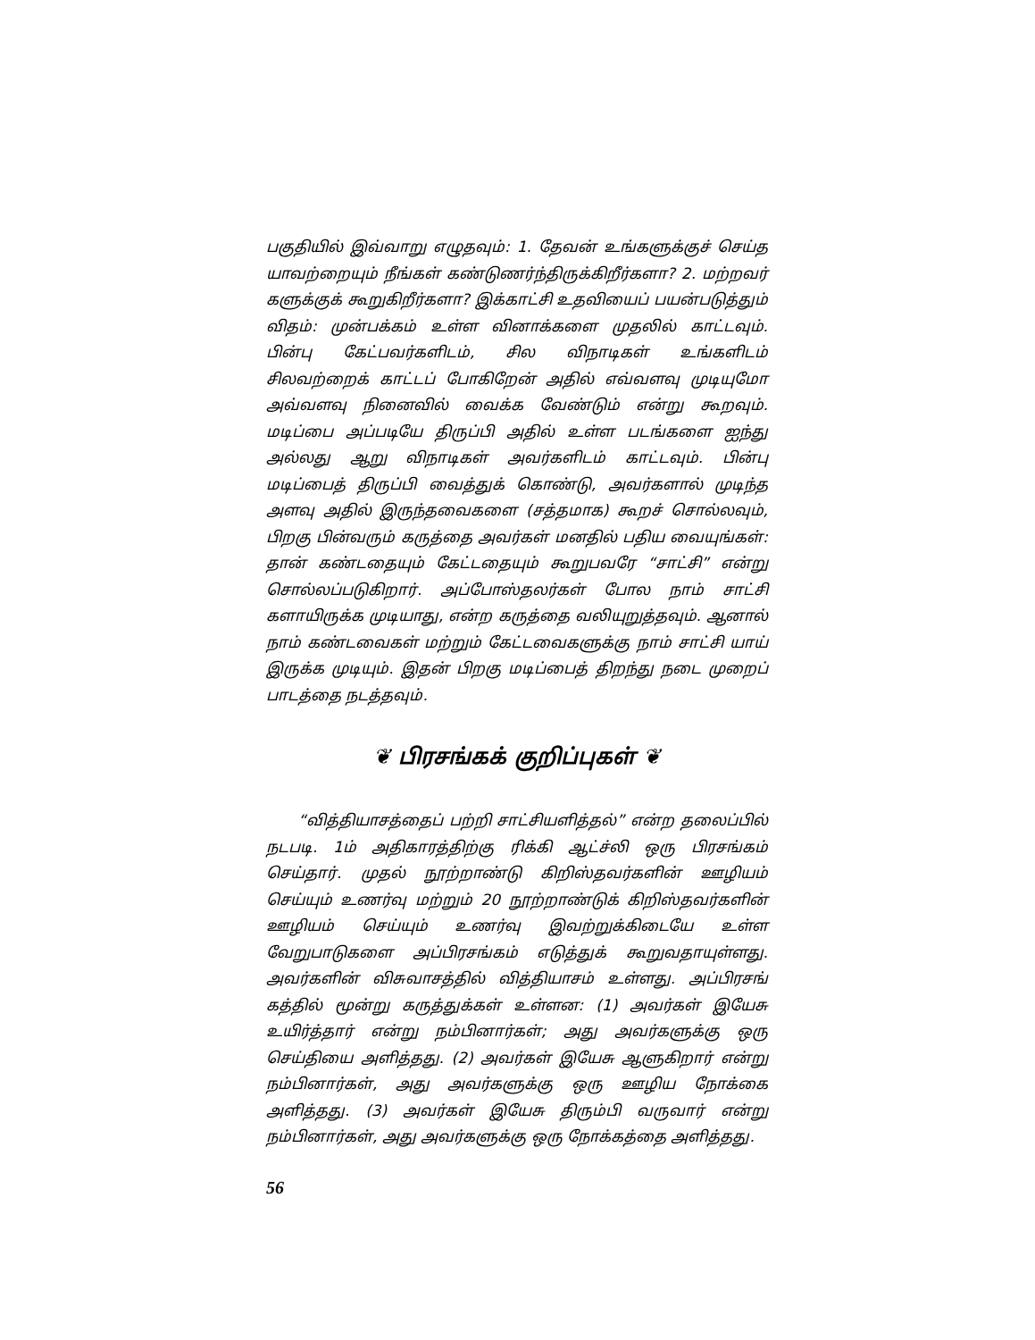பகுதியில் இவ்வாறு எழுதவும்: 1. தேவன் உங்களுக்குச் செய்த யாவற்றையும் நீங்கள் கண்டுணர்ந்திருக்கிறீர்களா? 2. மற்றவர் களுக்குக் கூறுகிறீர்களா? இக்காட்சி உதவியைப் பயன்படுத்தும் விதம்: முன்பக்கம் உள்ள வினாக்களை முதலில் காட்டவும். பின்பு கேட்பவர்களிடம், சில விநாடிகள் உங்களிடம் சிலவற்றைக் காட்டப் போகிறேன் அதில் எவ்வளவு முடியுமோ அவ்வளவு நினைவில் வைக்க வேண்டும் என்று கூறவும். மடிப்பை அப்படியே திருப்பி அதில் உள்ள படங்களை ஐந்து அல்லது ஆறு விநாடிகள் அவர்களிடம் காட்டவும். பின்பு மடிப்பைத் திருப்பி வைத்துக் கொண்டு, அவர்களால் முடிந்த அளவு அதில் இருந்தவைகளை (சத்தமாக) கூறச் சொல்லவும், பிறகு பின்வரும் கருத்தை அவர்கள் மனதில் பதிய வையுங்கள்: தான் கண்டதையும் கேட்டதையும் கூறுபவரே “சாட்சி” என்று சொல்லப்படுகிறார். அப்போஸ்தலர்கள் போல நாம் சாட்சி களாயிருக்க முடியாது, என்ற கருத்தை வலியுறுத்தவும். ஆனால் நாம் கண்டவைகள் மற்றும் கேட்டவைகளுக்கு நாம் சாட்சி யாய் இருக்க முடியும். இதன் பிறகு மடிப்பைத் திறந்து நடை முறைப் பாடத்தை நடத்தவும்.
❦ பிரசங்கக் குறிப்புகள் ❦
“வித்தியாசத்தைப் பற்றி சாட்சியளித்தல்” என்ற தலைப்பில் நடபடி. 1ம் அதிகாரத்திற்கு ரிக்கி ஆட்ச்லி ஒரு பிரசங்கம் செய்தார். முதல் நூற்றாண்டு கிறிஸ்தவர்களின் ஊழியம் செய்யும் உணர்வு மற்றும் 20 நூற்றாண்டுக் கிறிஸ்தவர்களின் ஊழியம் செய்யும் உணர்வு இவற்றுக்கிடையே உள்ள வேறுபாடுகளை அப்பிரசங்கம் எடுத்துக் கூறுவதாயுள்ளது. அவர்களின் விசுவாசத்தில் வித்தியாசம் உள்ளது. அப்பிரசங் கத்தில் மூன்று கருத்துக்கள் உள்ளன: (1) அவர்கள் இயேசு உயிர்த்தார் என்று நம்பினார்கள்; அது அவர்களுக்கு ஒரு செய்தியை அளித்தது. (2) அவர்கள் இயேசு ஆளுகிறார் என்று நம்பினார்கள், அது அவர்களுக்கு ஒரு ஊழிய நோக்கை அளித்தது. (3) அவர்கள் இயேசு திரும்பி வருவார் என்று நம்பினார்கள், அது அவர்களுக்கு ஒரு நோக்கத்தை அளித்தது.
56